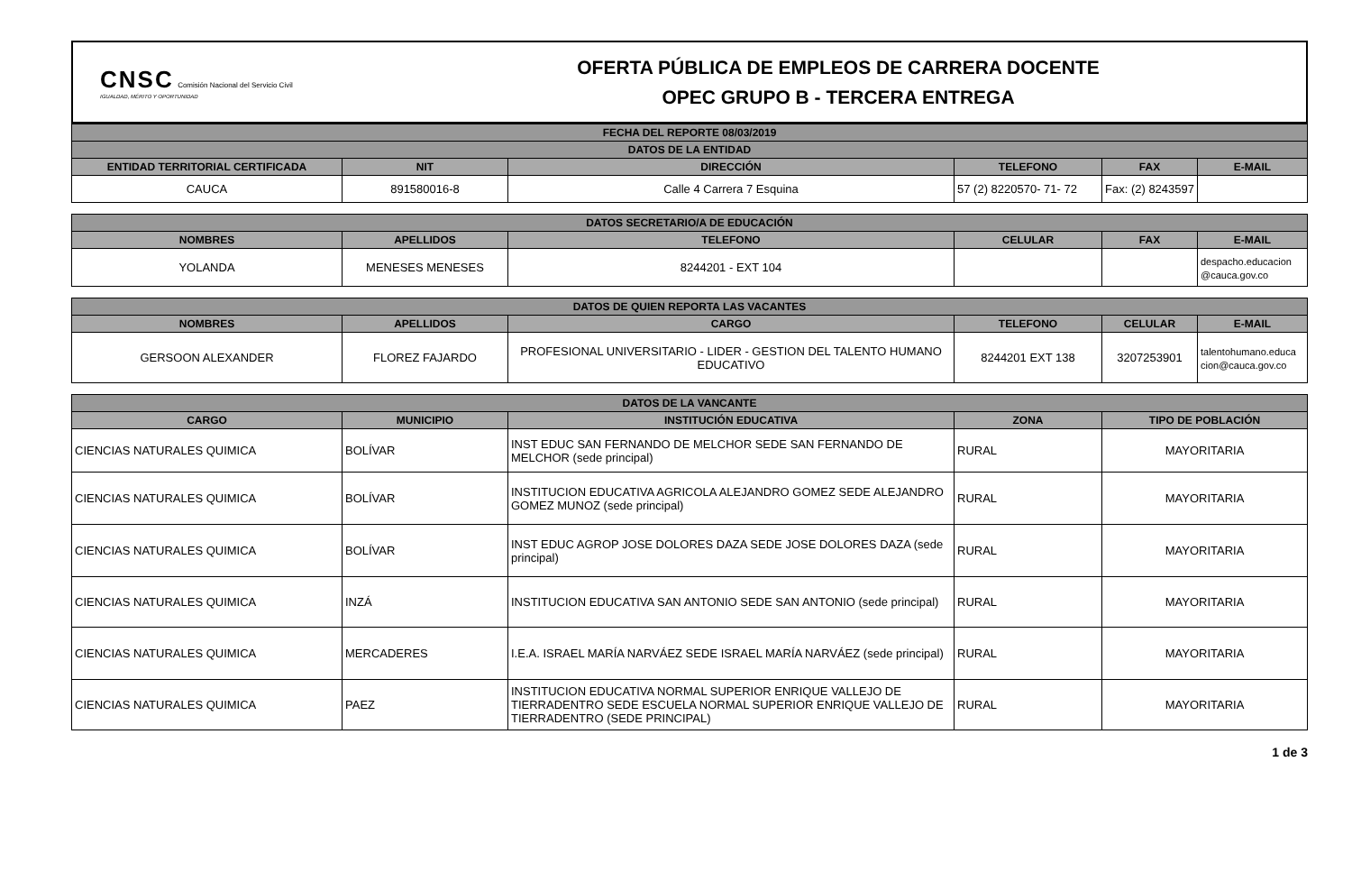CNSC Comisión Nacional del Servicio Civil
IGUALDAD, MÉRITO Y OPORTUNIDAD
OFERTA PÚBLICA DE EMPLEOS DE CARRERA DOCENTE
OPEC GRUPO B - TERCERA ENTREGA
| FECHA DEL REPORTE 08/03/2019 | | | | | |
| --- | --- | --- | --- | --- | --- |
| DATOS DE LA ENTIDAD | | | | | |
| ENTIDAD TERRITORIAL CERTIFICADA | NIT | DIRECCIÓN | TELEFONO | FAX | E-MAIL |
| CAUCA | 891580016-8 | Calle 4 Carrera 7 Esquina | 57 (2) 8220570- 71- 72 | Fax: (2) 8243597 | |
| DATOS SECRETARIO/A DE EDUCACIÓN | | | | | |
| --- | --- | --- | --- | --- | --- |
| NOMBRES | APELLIDOS | TELEFONO | CELULAR | FAX | E-MAIL |
| YOLANDA | MENESES MENESES | 8244201 - EXT 104 | | | despacho.educacion @cauca.gov.co |
| DATOS DE QUIEN REPORTA LAS VACANTES | | | | | |
| --- | --- | --- | --- | --- | --- |
| NOMBRES | APELLIDOS | CARGO | TELEFONO | CELULAR | E-MAIL |
| GERSOON ALEXANDER | FLOREZ FAJARDO | PROFESIONAL UNIVERSITARIO - LIDER - GESTION DEL TALENTO HUMANO EDUCATIVO | 8244201 EXT 138 | 3207253901 | talentohumano.educa cion@cauca.gov.co |
| DATOS DE LA VANCANTE | | | | |
| --- | --- | --- | --- | --- |
| CARGO | MUNICIPIO | INSTITUCIÓN EDUCATIVA | ZONA | TIPO DE POBLACIÓN |
| CIENCIAS NATURALES QUIMICA | BOLÍVAR | INST EDUC SAN FERNANDO DE MELCHOR SEDE SAN FERNANDO DE MELCHOR (sede principal) | RURAL | MAYORITARIA |
| CIENCIAS NATURALES QUIMICA | BOLÍVAR | INSTITUCION EDUCATIVA AGRICOLA ALEJANDRO GOMEZ SEDE ALEJANDRO GOMEZ MUNOZ (sede principal) | RURAL | MAYORITARIA |
| CIENCIAS NATURALES QUIMICA | BOLÍVAR | INST EDUC AGROP JOSE DOLORES DAZA SEDE JOSE DOLORES DAZA (sede principal) | RURAL | MAYORITARIA |
| CIENCIAS NATURALES QUIMICA | INZÁ | INSTITUCION EDUCATIVA SAN ANTONIO SEDE SAN ANTONIO (sede principal) | RURAL | MAYORITARIA |
| CIENCIAS NATURALES QUIMICA | MERCADERES | I.E.A. ISRAEL MARÍA NARVÁEZ SEDE ISRAEL MARÍA NARVÁEZ (sede principal) | RURAL | MAYORITARIA |
| CIENCIAS NATURALES QUIMICA | PAEZ | INSTITUCION EDUCATIVA NORMAL SUPERIOR ENRIQUE VALLEJO DE TIERRADENTRO SEDE ESCUELA NORMAL SUPERIOR ENRIQUE VALLEJO DE TIERRADENTRO (SEDE PRINCIPAL) | RURAL | MAYORITARIA |
1 de 3